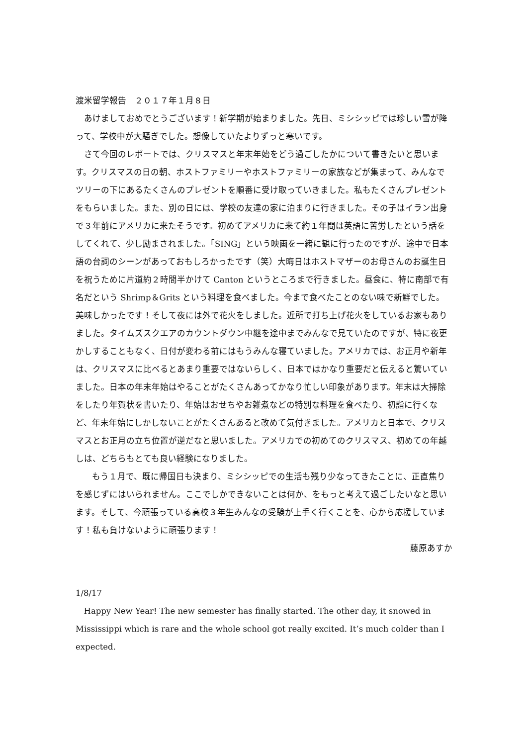渡米留学報告　２０１７年１月８日
あけましておめでとうございます！新学期が始まりました。先日、ミシシッピでは珍しい雪が降って、学校中が大騒ぎでした。想像していたよりずっと寒いです。
さて今回のレポートでは、クリスマスと年末年始をどう過ごしたかについて書きたいと思います。クリスマスの日の朝、ホストファミリーやホストファミリーの家族などが集まって、みんなでツリーの下にあるたくさんのプレゼントを順番に受け取っていきました。私もたくさんプレゼントをもらいました。また、別の日には、学校の友達の家に泊まりに行きました。その子はイラン出身で３年前にアメリカに来たそうです。初めてアメリカに来て約１年間は英語に苦労したという話をしてくれて、少し励まされました。「SING」という映画を一緒に観に行ったのですが、途中で日本語の台詞のシーンがあっておもしろかったです（笑）大晦日はホストマザーのお母さんのお誕生日を祝うために片道約２時間半かけて Canton というところまで行きました。昼食に、特に南部で有名だという Shrimp＆Grits という料理を食べました。今まで食べたことのない味で新鮮でした。美味しかったです！そして夜には外で花火をしました。近所で打ち上げ花火をしているお家もありました。タイムズスクエアのカウントダウン中継を途中までみんなで見ていたのですが、特に夜更かしすることもなく、日付が変わる前にはもうみんな寝ていました。アメリカでは、お正月や新年は、クリスマスに比べるとあまり重要ではないらしく、日本ではかなり重要だと伝えると驚いていました。日本の年末年始はやることがたくさんあってかなり忙しい印象があります。年末は大掃除をしたり年賀状を書いたり、年始はおせちやお雑煮などの特別な料理を食べたり、初詣に行くなど、年末年始にしかしないことがたくさんあると改めて気付きました。アメリカと日本で、クリスマスとお正月の立ち位置が逆だなと思いました。アメリカでの初めてのクリスマス、初めての年越しは、どちらもとても良い経験になりました。
もう１月で、既に帰国日も決まり、ミシシッピでの生活も残り少なってきたことに、正直焦りを感じずにはいられません。ここでしかできないことは何か、をもっと考えて過ごしたいなと思います。そして、今頑張っている高校３年生みんなの受験が上手く行くことを、心から応援しています！私も負けないように頑張ります！
藤原あすか
1/8/17
Happy New Year! The new semester has finally started. The other day, it snowed in Mississippi which is rare and the whole school got really excited. It’s much colder than I expected.